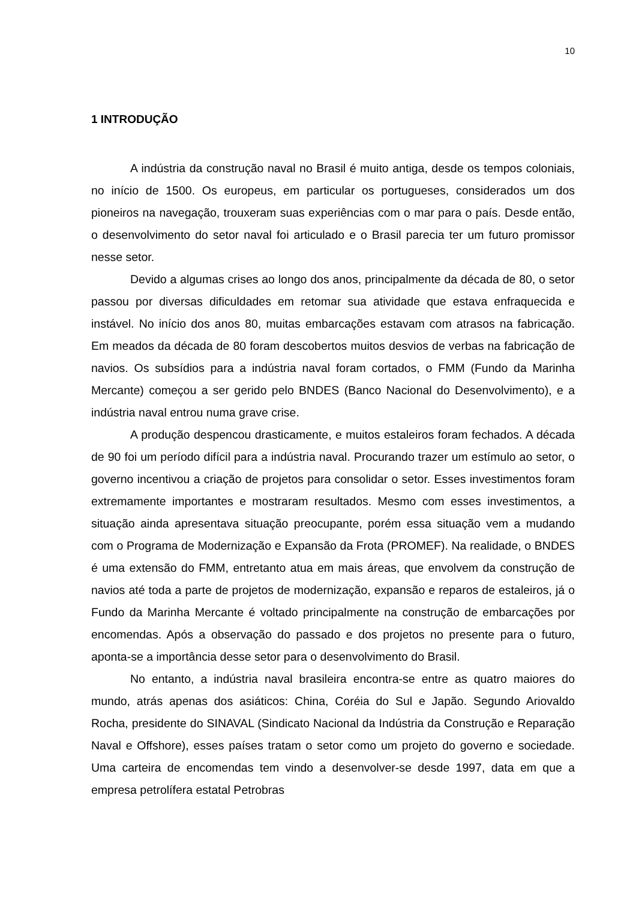10
1 INTRODUÇÃO
A indústria da construção naval no Brasil é muito antiga, desde os tempos coloniais, no início de 1500. Os europeus, em particular os portugueses, considerados um dos pioneiros na navegação, trouxeram suas experiências com o mar para o país. Desde então, o desenvolvimento do setor naval foi articulado e o Brasil parecia ter um futuro promissor nesse setor.
Devido a algumas crises ao longo dos anos, principalmente da década de 80, o setor passou por diversas dificuldades em retomar sua atividade que estava enfraquecida e instável. No início dos anos 80, muitas embarcações estavam com atrasos na fabricação. Em meados da década de 80 foram descobertos muitos desvios de verbas na fabricação de navios. Os subsídios para a indústria naval foram cortados, o FMM (Fundo da Marinha Mercante) começou a ser gerido pelo BNDES (Banco Nacional do Desenvolvimento), e a indústria naval entrou numa grave crise.
A produção despencou drasticamente, e muitos estaleiros foram fechados. A década de 90 foi um período difícil para a indústria naval. Procurando trazer um estímulo ao setor, o governo incentivou a criação de projetos para consolidar o setor. Esses investimentos foram extremamente importantes e mostraram resultados. Mesmo com esses investimentos, a situação ainda apresentava situação preocupante, porém essa situação vem a mudando com o Programa de Modernização e Expansão da Frota (PROMEF). Na realidade, o BNDES é uma extensão do FMM, entretanto atua em mais áreas, que envolvem da construção de navios até toda a parte de projetos de modernização, expansão e reparos de estaleiros, já o Fundo da Marinha Mercante é voltado principalmente na construção de embarcações por encomendas. Após a observação do passado e dos projetos no presente para o futuro, aponta-se a importância desse setor para o desenvolvimento do Brasil.
No entanto, a indústria naval brasileira encontra-se entre as quatro maiores do mundo, atrás apenas dos asiáticos: China, Coréia do Sul e Japão. Segundo Ariovaldo Rocha, presidente do SINAVAL (Sindicato Nacional da Indústria da Construção e Reparação Naval e Offshore), esses países tratam o setor como um projeto do governo e sociedade. Uma carteira de encomendas tem vindo a desenvolver-se desde 1997, data em que a empresa petrolífera estatal Petrobras